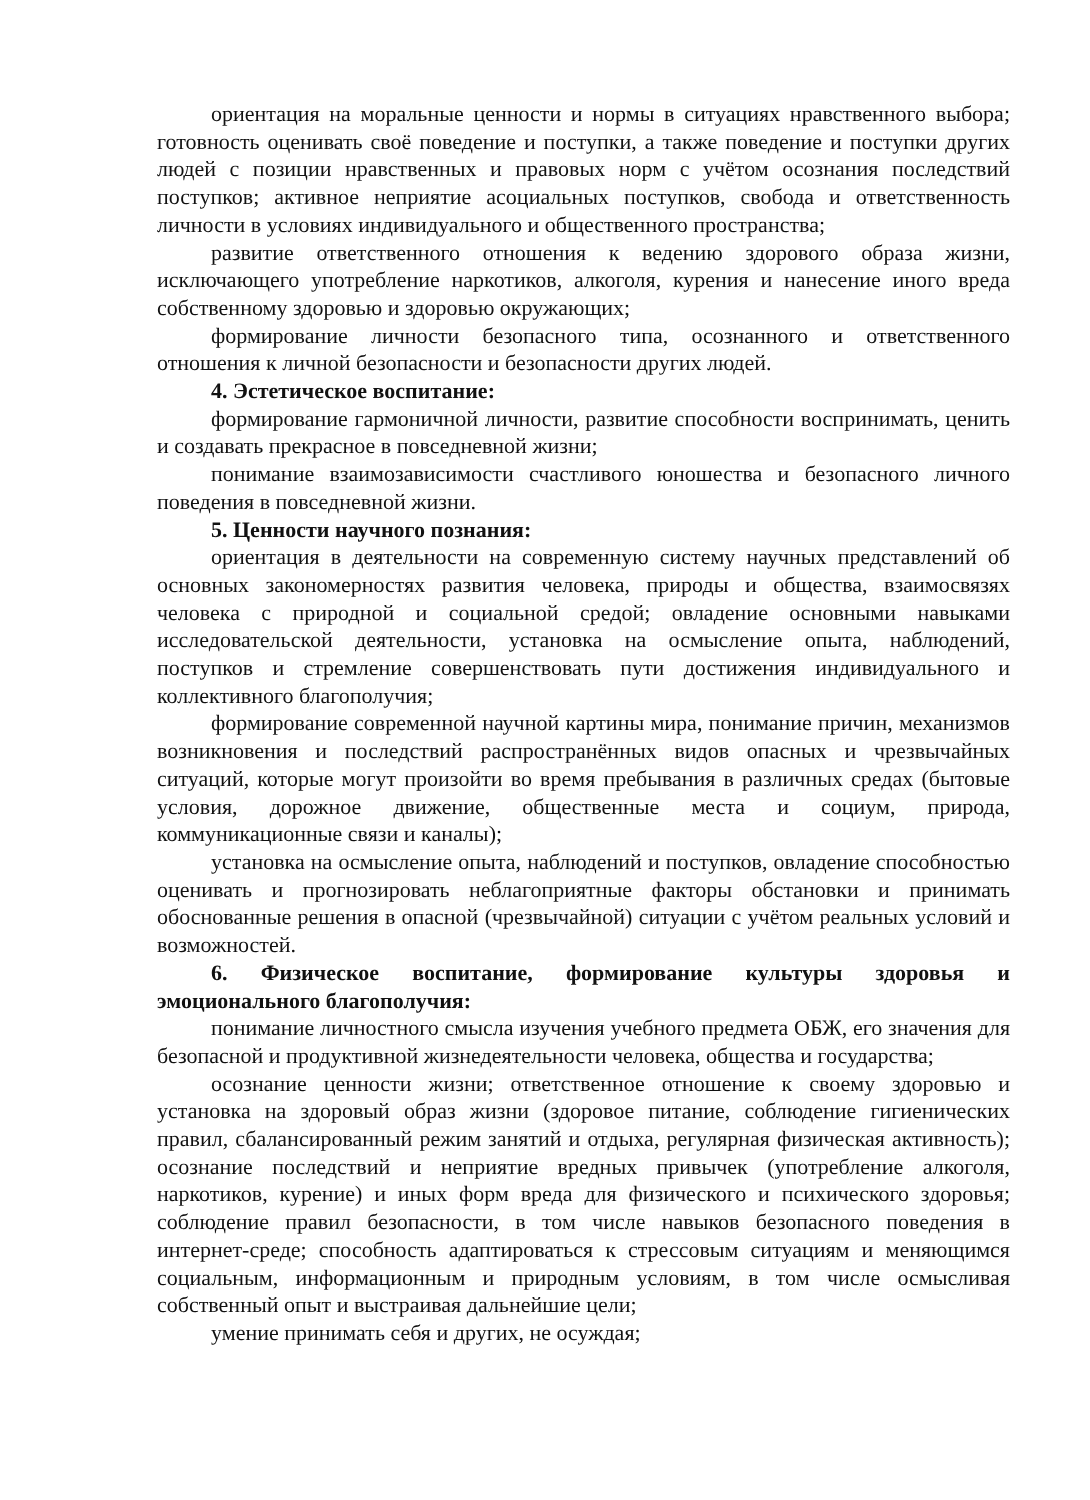ориентация на моральные ценности и нормы в ситуациях нравственного выбора; готовность оценивать своё поведение и поступки, а также поведение и поступки других людей с позиции нравственных и правовых норм с учётом осознания последствий поступков; активное неприятие асоциальных поступков, свобода и ответственность личности в условиях индивидуального и общественного пространства;
развитие ответственного отношения к ведению здорового образа жизни, исключающего употребление наркотиков, алкоголя, курения и нанесение иного вреда собственному здоровью и здоровью окружающих;
формирование личности безопасного типа, осознанного и ответственного отношения к личной безопасности и безопасности других людей.
4. Эстетическое воспитание:
формирование гармоничной личности, развитие способности воспринимать, ценить и создавать прекрасное в повседневной жизни;
понимание взаимозависимости счастливого юношества и безопасного личного поведения в повседневной жизни.
5. Ценности научного познания:
ориентация в деятельности на современную систему научных представлений об основных закономерностях развития человека, природы и общества, взаимосвязях человека с природной и социальной средой; овладение основными навыками исследовательской деятельности, установка на осмысление опыта, наблюдений, поступков и стремление совершенствовать пути достижения индивидуального и коллективного благополучия;
формирование современной научной картины мира, понимание причин, механизмов возникновения и последствий распространённых видов опасных и чрезвычайных ситуаций, которые могут произойти во время пребывания в различных средах (бытовые условия, дорожное движение, общественные места и социум, природа, коммуникационные связи и каналы);
установка на осмысление опыта, наблюдений и поступков, овладение способностью оценивать и прогнозировать неблагоприятные факторы обстановки и принимать обоснованные решения в опасной (чрезвычайной) ситуации с учётом реальных условий и возможностей.
6. Физическое воспитание, формирование культуры здоровья и эмоционального благополучия:
понимание личностного смысла изучения учебного предмета ОБЖ, его значения для безопасной и продуктивной жизнедеятельности человека, общества и государства;
осознание ценности жизни; ответственное отношение к своему здоровью и установка на здоровый образ жизни (здоровое питание, соблюдение гигиенических правил, сбалансированный режим занятий и отдыха, регулярная физическая активность); осознание последствий и неприятие вредных привычек (употребление алкоголя, наркотиков, курение) и иных форм вреда для физического и психического здоровья; соблюдение правил безопасности, в том числе навыков безопасного поведения в интернет-среде; способность адаптироваться к стрессовым ситуациям и меняющимся социальным, информационным и природным условиям, в том числе осмысливая собственный опыт и выстраивая дальнейшие цели;
умение принимать себя и других, не осуждая;